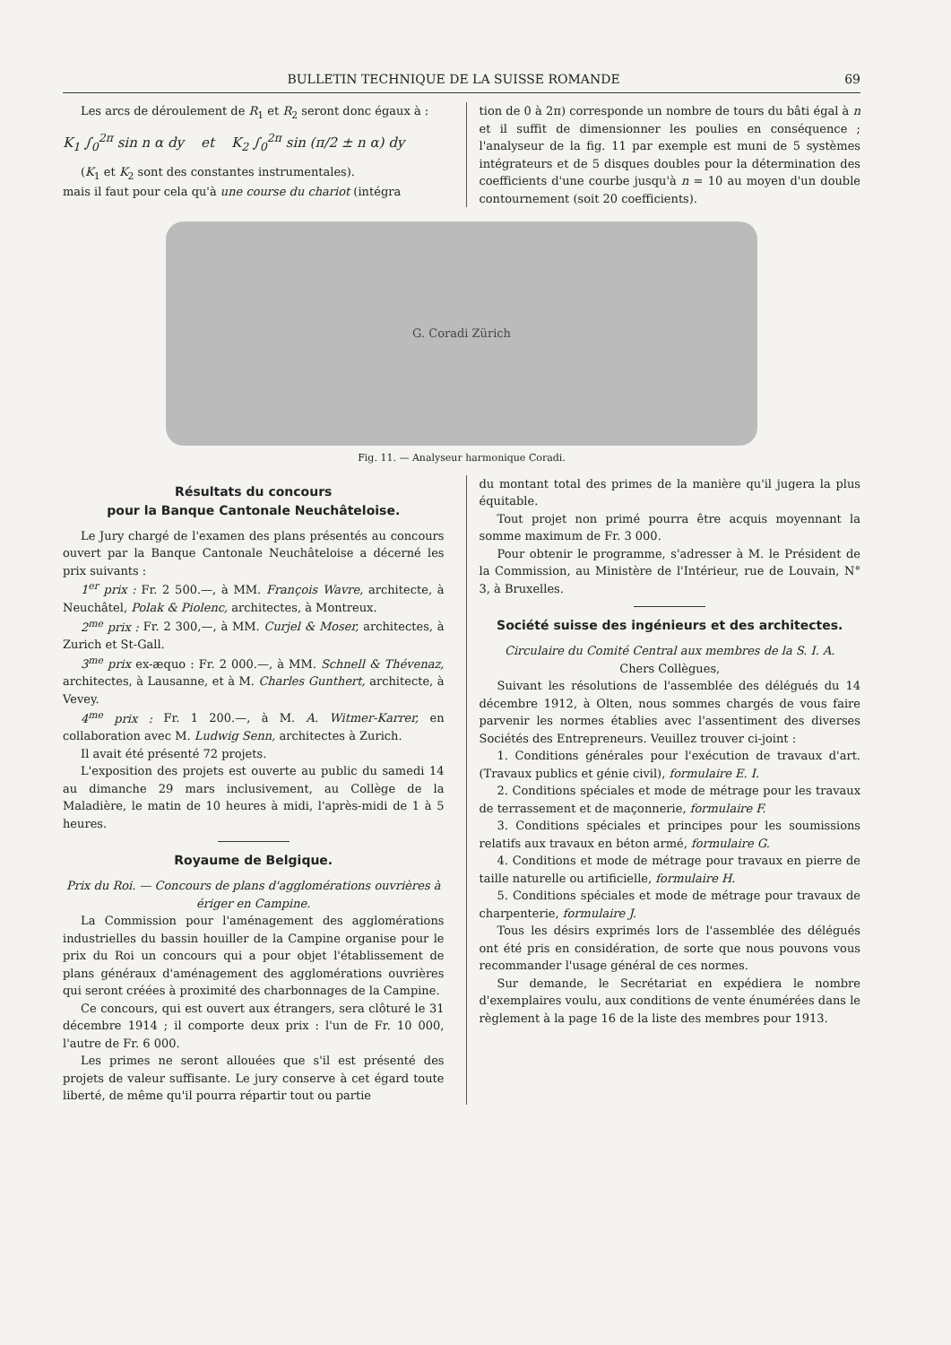BULLETIN TECHNIQUE DE LA SUISSE ROMANDE 69
Les arcs de déroulement de R<sub>1</sub> et R<sub>2</sub> seront donc égaux à :
K<sub>1</sub> ∫<sub>0</sub><sup>2π</sup> sin n α dy et K<sub>2</sub> ∫<sub>0</sub><sup>2π</sup> sin (π/2 ± n α) dy
(K<sub>1</sub> et K<sub>2</sub> sont des constantes instrumentales).
mais il faut pour cela qu'à une course du chariot (intégra
tion de 0 à 2π) corresponde un nombre de tours du bâti égal à n et il suffit de dimensionner les poulies en conséquence ; l'analyseur de la fig. 11 par exemple est muni de 5 systèmes intégrateurs et de 5 disques doubles pour la détermination des coefficients d'une courbe jusqu'à n = 10 au moyen d'un double contournement (soit 20 coefficients).
G. Coradi Zürich
Fig. 11. — Analyseur harmonique Coradi.
Résultats du concours
pour la Banque Cantonale Neuchâteloise.
Le Jury chargé de l'examen des plans présentés au concours ouvert par la Banque Cantonale Neuchâteloise a décerné les prix suivants :
1<sup>er</sup> prix : Fr. 2 500.—, à MM. François Wavre, architecte, à Neuchâtel, Polak & Piolenc, architectes, à Montreux.
2<sup>me</sup> prix : Fr. 2 300,—, à MM. Curjel & Moser, architectes, à Zurich et St-Gall.
3<sup>me</sup> prix ex-æquo : Fr. 2 000.—, à MM. Schnell & Thévenaz, architectes, à Lausanne, et à M. Charles Gunthert, architecte, à Vevey.
4<sup>me</sup> prix : Fr. 1 200.—, à M. A. Witmer-Karrer, en collaboration avec M. Ludwig Senn, architectes à Zurich.
Il avait été présenté 72 projets.
L'exposition des projets est ouverte au public du samedi 14 au dimanche 29 mars inclusivement, au Collège de la Maladière, le matin de 10 heures à midi, l'après-midi de 1 à 5 heures.
Royaume de Belgique.
Prix du Roi. — Concours de plans d'agglomérations ouvrières à ériger en Campine.
La Commission pour l'aménagement des agglomérations industrielles du bassin houiller de la Campine organise pour le prix du Roi un concours qui a pour objet l'établissement de plans généraux d'aménagement des agglomérations ouvrières qui seront créées à proximité des charbonnages de la Campine.
Ce concours, qui est ouvert aux étrangers, sera clôturé le 31 décembre 1914 ; il comporte deux prix : l'un de Fr. 10 000, l'autre de Fr. 6 000.
Les primes ne seront allouées que s'il est présenté des projets de valeur suffisante. Le jury conserve à cet égard toute liberté, de même qu'il pourra répartir tout ou partie
du montant total des primes de la manière qu'il jugera la plus équitable.
Tout projet non primé pourra être acquis moyennant la somme maximum de Fr. 3 000.
Pour obtenir le programme, s'adresser à M. le Président de la Commission, au Ministère de l'Intérieur, rue de Louvain, N° 3, à Bruxelles.
Société suisse des ingénieurs et des architectes.
Circulaire du Comité Central aux membres de la S. I. A.
Chers Collègues,
Suivant les résolutions de l'assemblée des délégués du 14 décembre 1912, à Olten, nous sommes chargés de vous faire parvenir les normes établies avec l'assentiment des diverses Sociétés des Entrepreneurs. Veuillez trouver ci-joint :
1. Conditions générales pour l'exécution de travaux d'art. (Travaux publics et génie civil), formulaire E. I.
2. Conditions spéciales et mode de métrage pour les travaux de terrassement et de maçonnerie, formulaire F.
3. Conditions spéciales et principes pour les soumissions relatifs aux travaux en béton armé, formulaire G.
4. Conditions et mode de métrage pour travaux en pierre de taille naturelle ou artificielle, formulaire H.
5. Conditions spéciales et mode de métrage pour travaux de charpenterie, formulaire J.
Tous les désirs exprimés lors de l'assemblée des délégués ont été pris en considération, de sorte que nous pouvons vous recommander l'usage général de ces normes.
Sur demande, le Secrétariat en expédiera le nombre d'exemplaires voulu, aux conditions de vente énumérées dans le règlement à la page 16 de la liste des membres pour 1913.